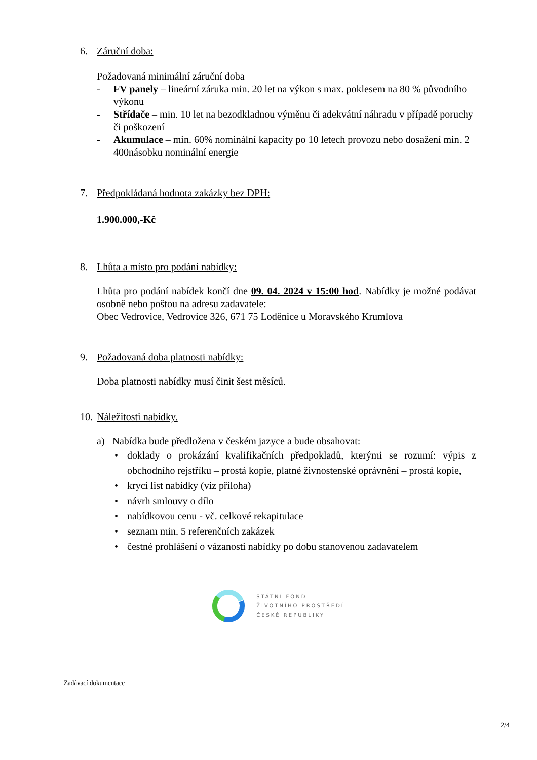6. Záruční doba:
Požadovaná minimální záruční doba
- FV panely – lineární záruka min. 20 let na výkon s max. poklesem na 80 % původního výkonu
- Střídače – min. 10 let na bezodkladnou výměnu či adekvátní náhradu v případě poruchy či poškození
- Akumulace – min. 60% nominální kapacity po 10 letech provozu nebo dosažení min. 2 400násobku nominální energie
7. Předpokládaná hodnota zakázky bez DPH:
1.900.000,-Kč
8. Lhůta a místo pro podání nabídky:
Lhůta pro podání nabídek končí dne 09. 04. 2024 v 15:00 hod. Nabídky je možné podávat osobně nebo poštou na adresu zadavatele:
Obec Vedrovice, Vedrovice 326, 671 75 Loděnice u Moravského Krumlova
9. Požadovaná doba platnosti nabídky:
Doba platnosti nabídky musí činit šest měsíců.
10. Náležitosti nabídky.
a) Nabídka bude předložena v českém jazyce a bude obsahovat:
• doklady o prokázání kvalifikačních předpokladů, kterými se rozumí: výpis z obchodního rejstříku – prostá kopie, platné živnostenské oprávnění – prostá kopie,
• krycí list nabídky (viz příloha)
• návrh smlouvy o dílo
• nabídkovou cenu - vč. celkové rekapitulace
• seznam min. 5 referenčních zakázek
• čestné prohlášení o vázanosti nabídky po dobu stanovenou zadavatelem
STÁTNÍ FOND
ŽIVOTNÍHO PROSTŘEDÍ
ČESKÉ REPUBLIKY
Zadávací dokumentace
2/4